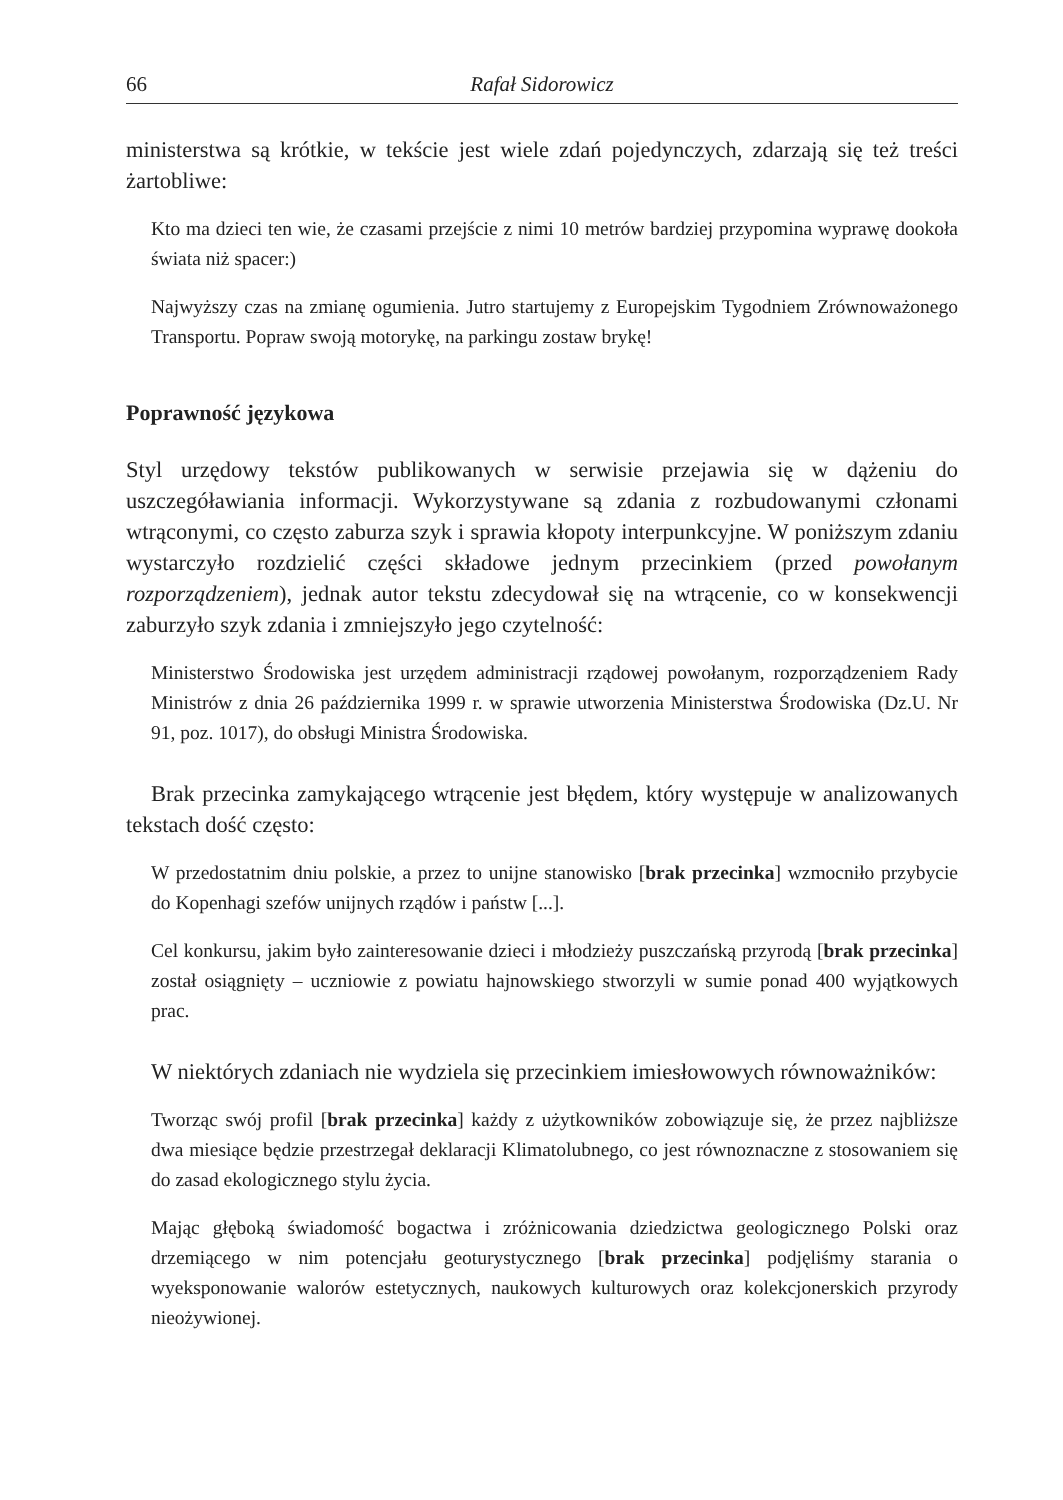66 Rafał Sidorowicz
ministerstwa są krótkie, w tekście jest wiele zdań pojedynczych, zdarzają się też treści żartobliwe:
Kto ma dzieci ten wie, że czasami przejście z nimi 10 metrów bardziej przypomina wyprawę dookoła świata niż spacer:)
Najwyższy czas na zmianę ogumienia. Jutro startujemy z Europejskim Tygodniem Zrównoważonego Transportu. Popraw swoją motorykę, na parkingu zostaw brykę!
Poprawność językowa
Styl urzędowy tekstów publikowanych w serwisie przejawia się w dążeniu do uszczegóławiania informacji. Wykorzystywane są zdania z rozbudowanymi członami wtrąconymi, co często zaburza szyk i sprawia kłopoty interpunkcyjne. W poniższym zdaniu wystarczyło rozdzielić części składowe jednym przecinkiem (przed powołanym rozporządzeniem), jednak autor tekstu zdecydował się na wtrącenie, co w konsekwencji zaburzyło szyk zdania i zmniejszyło jego czytelność:
Ministerstwo Środowiska jest urzędem administracji rządowej powołanym, rozporządzeniem Rady Ministrów z dnia 26 października 1999 r. w sprawie utworzenia Ministerstwa Środowiska (Dz.U. Nr 91, poz. 1017), do obsługi Ministra Środowiska.
Brak przecinka zamykającego wtrącenie jest błędem, który występuje w analizowanych tekstach dość często:
W przedostatnim dniu polskie, a przez to unijne stanowisko [brak przecinka] wzmocniło przybycie do Kopenhagi szefów unijnych rządów i państw [...].
Cel konkursu, jakim było zainteresowanie dzieci i młodzieży puszczańską przyrodą [brak przecinka] został osiągnięty – uczniowie z powiatu hajnowskiego stworzyli w sumie ponad 400 wyjątkowych prac.
W niektórych zdaniach nie wydziela się przecinkiem imiesłowowych równoważników:
Tworząc swój profil [brak przecinka] każdy z użytkowników zobowiązuje się, że przez najbliższe dwa miesiące będzie przestrzegał deklaracji Klimatolubnego, co jest równoznaczne z stosowaniem się do zasad ekologicznego stylu życia.
Mając głęboką świadomość bogactwa i zróżnicowania dziedzictwa geologicznego Polski oraz drzemiącego w nim potencjału geoturystycznego [brak przecinka] podjęliśmy starania o wyeksponowanie walorów estetycznych, naukowych kulturowych oraz kolekcjonerskich przyrody nieożywionej.